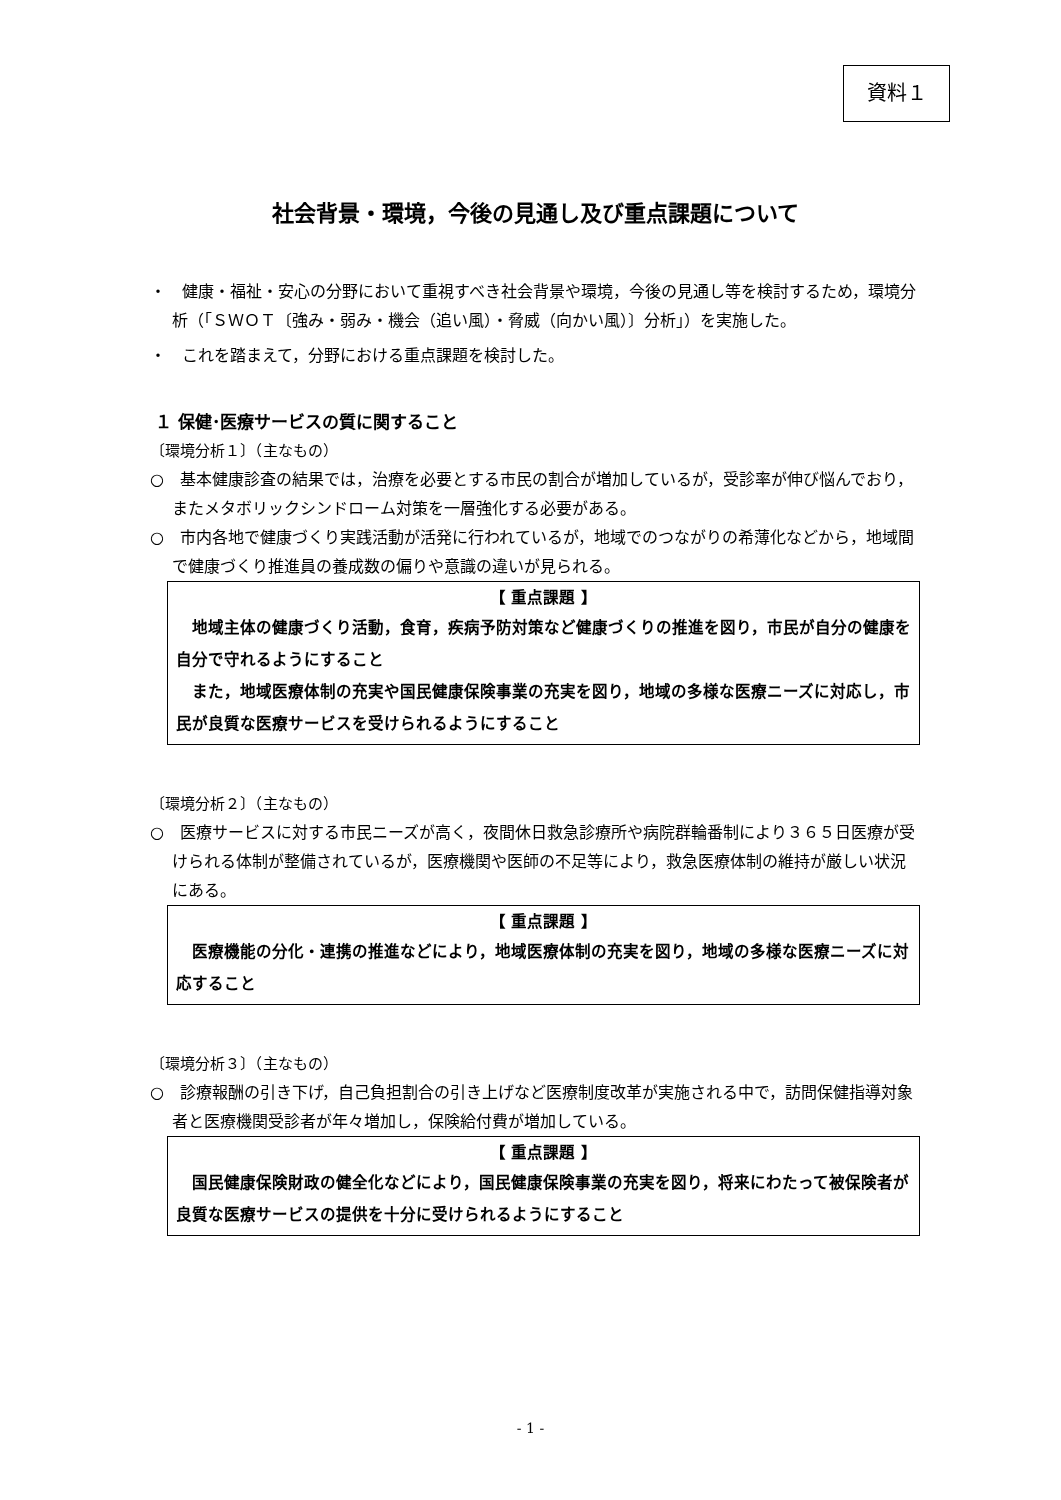資料１
社会背景・環境，今後の見通し及び重点課題について
・　健康・福祉・安心の分野において重視すべき社会背景や環境，今後の見通し等を検討するため，環境分析（「ＳＷＯＴ〔強み・弱み・機会（追い風）・脅威（向かい風）〕分析」）を実施した。
・　これを踏まえて，分野における重点課題を検討した。
１ 保健･医療サービスの質に関すること
〔環境分析１〕（主なもの）
○　基本健康診査の結果では，治療を必要とする市民の割合が増加しているが，受診率が伸び悩んでおり，またメタボリックシンドローム対策を一層強化する必要がある。
○　市内各地で健康づくり実践活動が活発に行われているが，地域でのつながりの希薄化などから，地域間で健康づくり推進員の養成数の偏りや意識の違いが見られる。
【 重点課題 】
　地域主体の健康づくり活動，食育，疾病予防対策など健康づくりの推進を図り，市民が自分の健康を自分で守れるようにすること
　また，地域医療体制の充実や国民健康保険事業の充実を図り，地域の多様な医療ニーズに対応し，市民が良質な医療サービスを受けられるようにすること
〔環境分析２〕（主なもの）
○　医療サービスに対する市民ニーズが高く，夜間休日救急診療所や病院群輪番制により３６５日医療が受けられる体制が整備されているが，医療機関や医師の不足等により，救急医療体制の維持が厳しい状況にある。
【 重点課題 】
　医療機能の分化・連携の推進などにより，地域医療体制の充実を図り，地域の多様な医療ニーズに対応すること
〔環境分析３〕（主なもの）
○　診療報酬の引き下げ，自己負担割合の引き上げなど医療制度改革が実施される中で，訪問保健指導対象者と医療機関受診者が年々増加し，保険給付費が増加している。
【 重点課題 】
　国民健康保険財政の健全化などにより，国民健康保険事業の充実を図り，将来にわたって被保険者が良質な医療サービスの提供を十分に受けられるようにすること
- 1 -